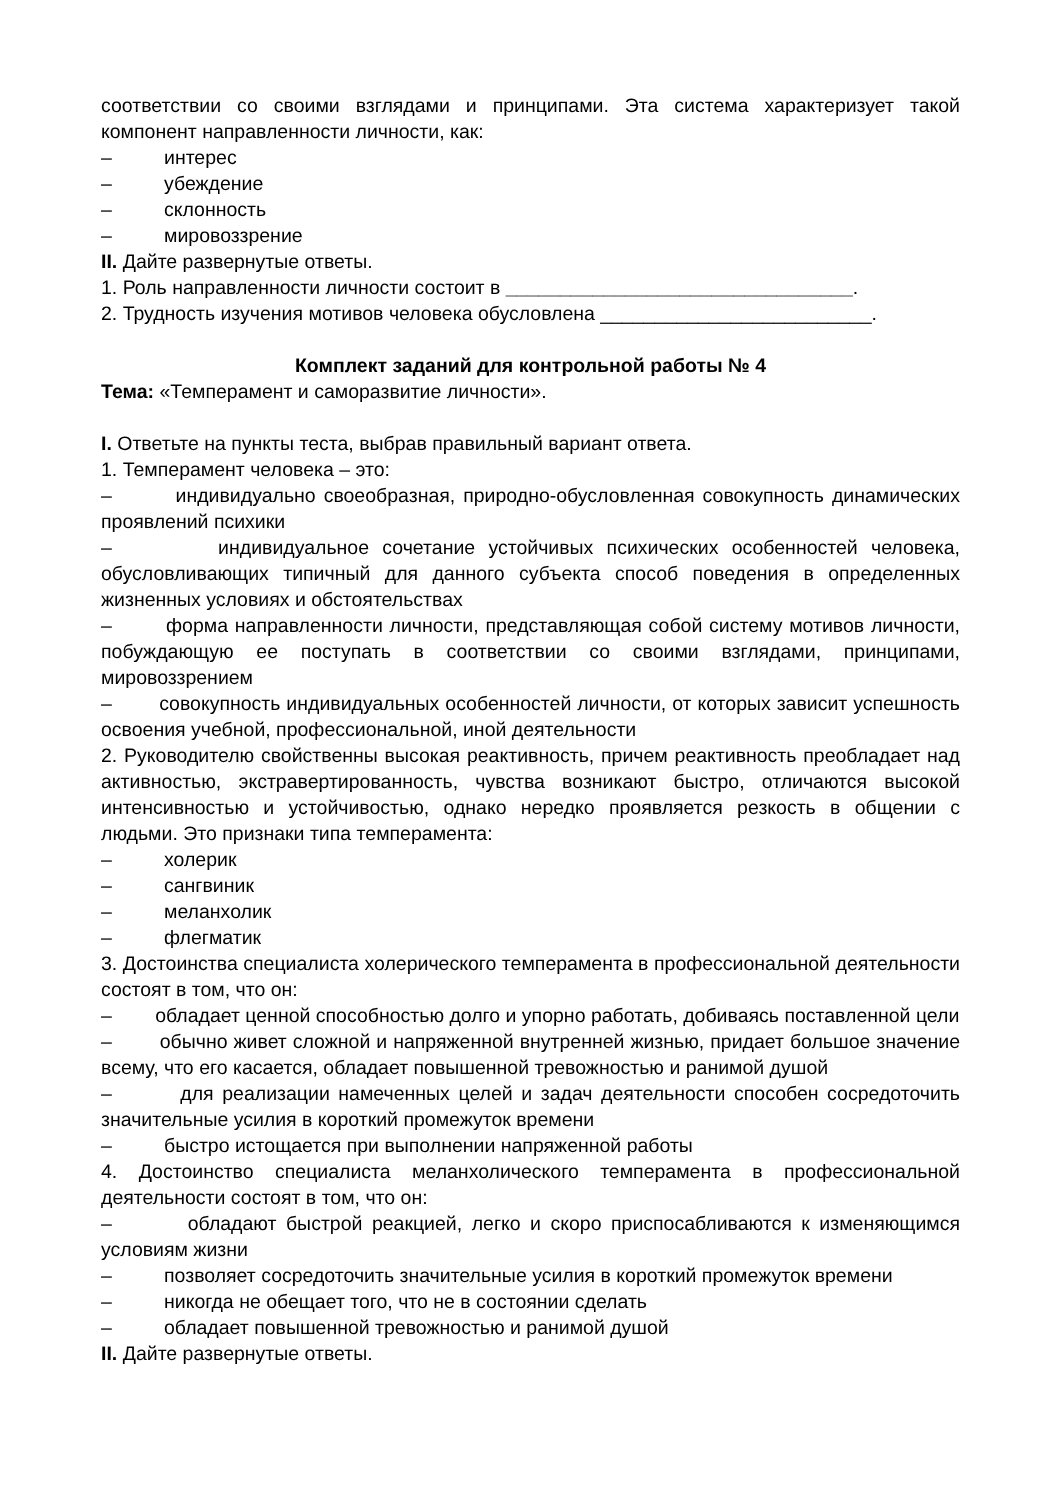соответствии со своими взглядами и принципами. Эта система характеризует такой компонент направленности личности, как:
– интерес
– убеждение
– склонность
– мировоззрение
II. Дайте развернутые ответы.
1. Роль направленности личности состоит в ________________________________.
2. Трудность изучения мотивов человека обусловлена _________________________.
Комплект заданий для контрольной работы № 4
Тема: «Темперамент и саморазвитие личности».
I. Ответьте на пункты теста, выбрав правильный вариант ответа.
1. Темперамент человека – это:
– индивидуально своеобразная, природно-обусловленная совокупность динамических проявлений психики
– индивидуальное сочетание устойчивых психических особенностей человека, обусловливающих типичный для данного субъекта способ поведения в определенных жизненных условиях и обстоятельствах
– форма направленности личности, представляющая собой систему мотивов личности, побуждающую ее поступать в соответствии со своими взглядами, принципами, мировоззрением
– совокупность индивидуальных особенностей личности, от которых зависит успешность освоения учебной, профессиональной, иной деятельности
2. Руководителю свойственны высокая реактивность, причем реактивность преобладает над активностью, экстравертированность, чувства возникают быстро, отличаются высокой интенсивностью и устойчивостью, однако нередко проявляется резкость в общении с людьми. Это признаки типа темперамента:
– холерик
– сангвиник
– меланхолик
– флегматик
3. Достоинства специалиста холерического темперамента в профессиональной деятельности состоят в том, что он:
– обладает ценной способностью долго и упорно работать, добиваясь поставленной цели
– обычно живет сложной и напряженной внутренней жизнью, придает большое значение всему, что его касается, обладает повышенной тревожностью и ранимой душой
– для реализации намеченных целей и задач деятельности способен сосредоточить значительные усилия в короткий промежуток времени
– быстро истощается при выполнении напряженной работы
4. Достоинство специалиста меланхолического темперамента в профессиональной деятельности состоят в том, что он:
– обладают быстрой реакцией, легко и скоро приспосабливаются к изменяющимся условиям жизни
– позволяет сосредоточить значительные усилия в короткий промежуток времени
– никогда не обещает того, что не в состоянии сделать
– обладает повышенной тревожностью и ранимой душой
II. Дайте развернутые ответы.